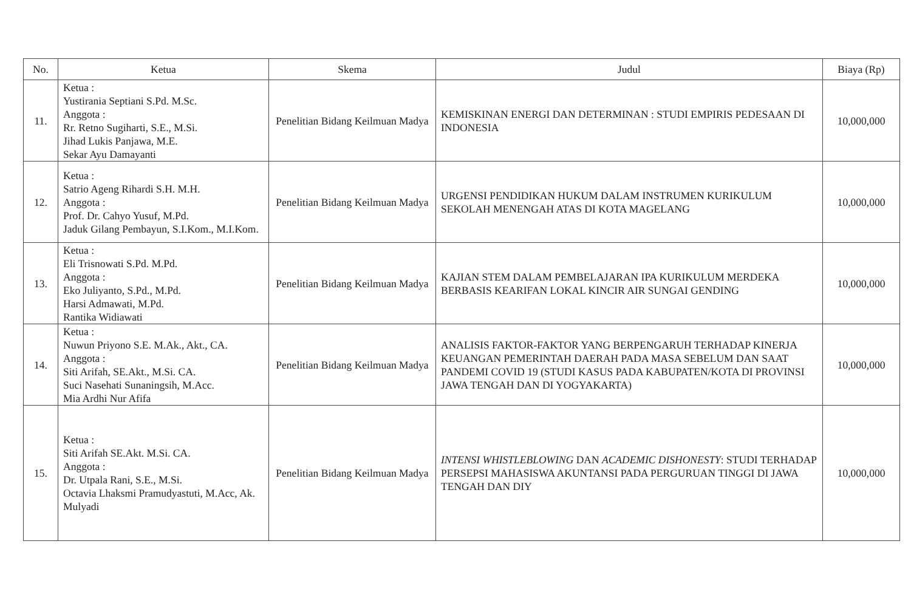| No. | Ketua | Skema | Judul | Biaya (Rp) |
| --- | --- | --- | --- | --- |
| 11. | Ketua : Yustirania Septiani S.Pd. M.Sc. Anggota : Rr. Retno Sugiharti, S.E., M.Si. Jihad Lukis Panjawa, M.E. Sekar Ayu Damayanti | Penelitian Bidang Keilmuan Madya | KEMISKINAN ENERGI DAN DETERMINAN : STUDI EMPIRIS PEDESAAN DI INDONESIA | 10,000,000 |
| 12. | Ketua : Satrio Ageng Rihardi S.H. M.H. Anggota : Prof. Dr. Cahyo Yusuf, M.Pd. Jaduk Gilang Pembayun, S.I.Kom., M.I.Kom. | Penelitian Bidang Keilmuan Madya | URGENSI PENDIDIKAN HUKUM DALAM INSTRUMEN KURIKULUM SEKOLAH MENENGAH ATAS DI KOTA MAGELANG | 10,000,000 |
| 13. | Ketua : Eli Trisnowati S.Pd. M.Pd. Anggota : Eko Juliyanto, S.Pd., M.Pd. Harsi Admawati, M.Pd. Rantika Widiawati | Penelitian Bidang Keilmuan Madya | KAJIAN STEM DALAM PEMBELAJARAN IPA KURIKULUM MERDEKA BERBASIS KEARIFAN LOKAL KINCIR AIR SUNGAI GENDING | 10,000,000 |
| 14. | Ketua : Nuwun Priyono S.E. M.Ak., Akt., CA. Anggota : Siti Arifah, SE.Akt., M.Si. CA. Suci Nasehati Sunaningsih, M.Acc. Mia Ardhi Nur Afifa | Penelitian Bidang Keilmuan Madya | ANALISIS FAKTOR-FAKTOR YANG BERPENGARUH TERHADAP KINERJA KEUANGAN PEMERINTAH DAERAH PADA MASA SEBELUM DAN SAAT PANDEMI COVID 19 (STUDI KASUS PADA KABUPATEN/KOTA DI PROVINSI JAWA TENGAH DAN DI YOGYAKARTA) | 10,000,000 |
| 15. | Ketua : Siti Arifah SE.Akt. M.Si. CA. Anggota : Dr. Utpala Rani, S.E., M.Si. Octavia Lhaksmi Pramudyastuti, M.Acc, Ak. Mulyadi | Penelitian Bidang Keilmuan Madya | INTENSI WHISTLEBLOWING DAN ACADEMIC DISHONESTY : STUDI TERHADAP PERSEPSI MAHASISWA AKUNTANSI PADA PERGURUAN TINGGI DI JAWA TENGAH DAN DIY | 10,000,000 |